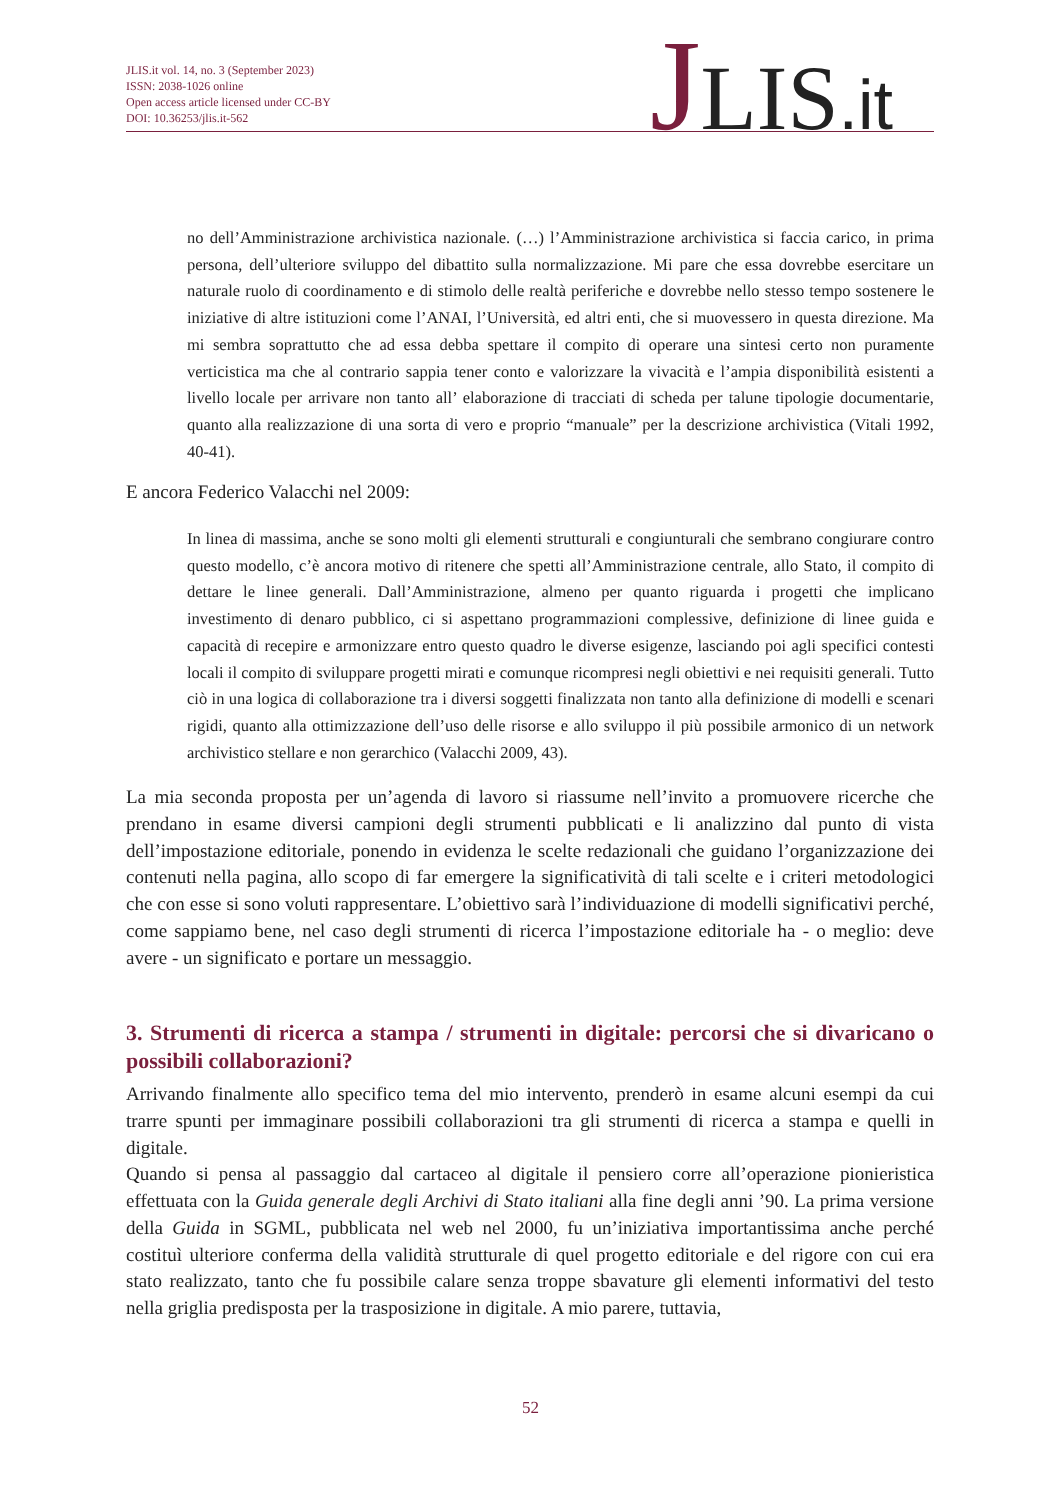JLIS.it vol. 14, no. 3 (September 2023)
ISSN: 2038-1026 online
Open access article licensed under CC-BY
DOI: 10.36253/jlis.it-562
JLIS.it
no dell’Amministrazione archivistica nazionale. (…) l’Amministrazione archivistica si faccia carico, in prima persona, dell’ulteriore sviluppo del dibattito sulla normalizzazione. Mi pare che essa dovrebbe esercitare un naturale ruolo di coordinamento e di stimolo delle realtà periferiche e dovrebbe nello stesso tempo sostenere le iniziative di altre istituzioni come l’ANAI, l’Università, ed altri enti, che si muovessero in questa direzione. Ma mi sembra soprattutto che ad essa debba spettare il compito di operare una sintesi certo non puramente verticistica ma che al contrario sappia tener conto e valorizzare la vivacità e l’ampia disponibilità esistenti a livello locale per arrivare non tanto all’ elaborazione di tracciati di scheda per talune tipologie documentarie, quanto alla realizzazione di una sorta di vero e proprio “manuale” per la descrizione archivistica (Vitali 1992, 40-41).
E ancora Federico Valacchi nel 2009:
In linea di massima, anche se sono molti gli elementi strutturali e congiunturali che sembrano congiurare contro questo modello, c’è ancora motivo di ritenere che spetti all’Amministrazione centrale, allo Stato, il compito di dettare le linee generali. Dall’Amministrazione, almeno per quanto riguarda i progetti che implicano investimento di denaro pubblico, ci si aspettano programmazioni complessive, definizione di linee guida e capacità di recepire e armonizzare entro questo quadro le diverse esigenze, lasciando poi agli specifici contesti locali il compito di sviluppare progetti mirati e comunque ricompresi negli obiettivi e nei requisiti generali. Tutto ciò in una logica di collaborazione tra i diversi soggetti finalizzata non tanto alla definizione di modelli e scenari rigidi, quanto alla ottimizzazione dell’uso delle risorse e allo sviluppo il più possibile armonico di un network archivistico stellare e non gerarchico (Valacchi 2009, 43).
La mia seconda proposta per un’agenda di lavoro si riassume nell’invito a promuovere ricerche che prendano in esame diversi campioni degli strumenti pubblicati e li analizzino dal punto di vista dell’impostazione editoriale, ponendo in evidenza le scelte redazionali che guidano l’organizzazione dei contenuti nella pagina, allo scopo di far emergere la significatività di tali scelte e i criteri metodologici che con esse si sono voluti rappresentare. L’obiettivo sarà l’individuazione di modelli significativi perché, come sappiamo bene, nel caso degli strumenti di ricerca l’impostazione editoriale ha - o meglio: deve avere - un significato e portare un messaggio.
3. Strumenti di ricerca a stampa / strumenti in digitale: percorsi che si divaricano o possibili collaborazioni?
Arrivando finalmente allo specifico tema del mio intervento, prenderò in esame alcuni esempi da cui trarre spunti per immaginare possibili collaborazioni tra gli strumenti di ricerca a stampa e quelli in digitale.
Quando si pensa al passaggio dal cartaceo al digitale il pensiero corre all’operazione pionieristica effettuata con la Guida generale degli Archivi di Stato italiani alla fine degli anni ’90. La prima versione della Guida in SGML, pubblicata nel web nel 2000, fu un’iniziativa importantissima anche perché costituì ulteriore conferma della validità strutturale di quel progetto editoriale e del rigore con cui era stato realizzato, tanto che fu possibile calare senza troppe sbavature gli elementi informativi del testo nella griglia predisposta per la trasposizione in digitale. A mio parere, tuttavia,
52